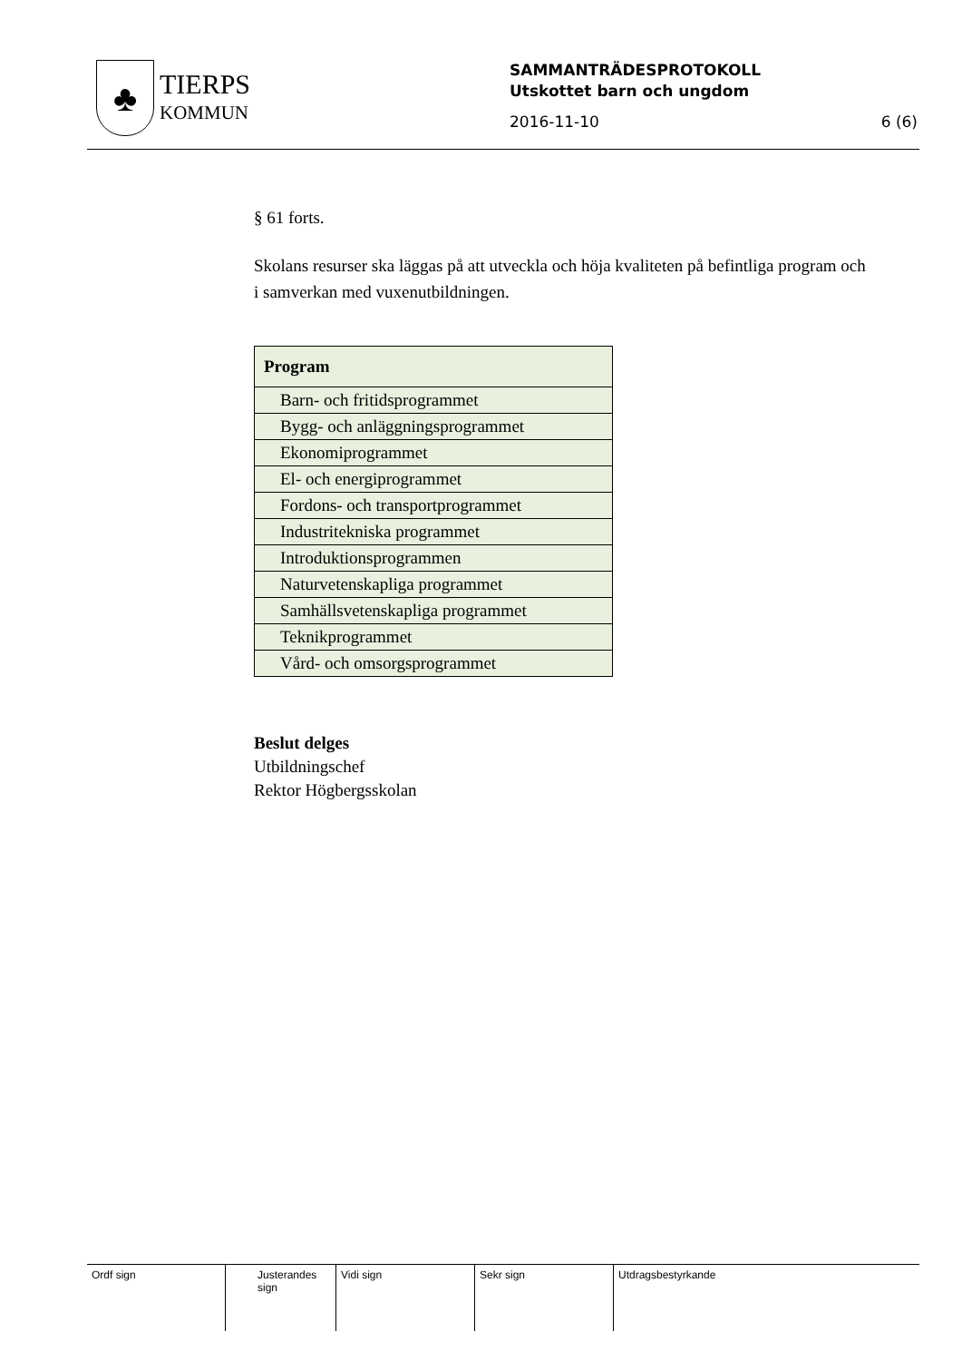♣
TIERPS
KOMMUN
SAMMANTRÄDESPROTOKOLL
Utskottet barn och ungdom
2016-11-10 6 (6)
§ 61 forts.
Skolans resurser ska läggas på att utveckla och höja kvaliteten på befintliga program och i samverkan med vuxenutbildningen.
| Program |
| --- |
| Barn- och fritidsprogrammet |
| Bygg- och anläggningsprogrammet |
| Ekonomiprogrammet |
| El- och energiprogrammet |
| Fordons- och transportprogrammet |
| Industritekniska programmet |
| Introduktionsprogrammen |
| Naturvetenskapliga programmet |
| Samhällsvetenskapliga programmet |
| Teknikprogrammet |
| Vård- och omsorgsprogrammet |
Beslut delges
Utbildningschef
Rektor Högbergsskolan
Ordf sign Justerandes sign
Vidi sign Sekr sign Utdragsbestyrkande